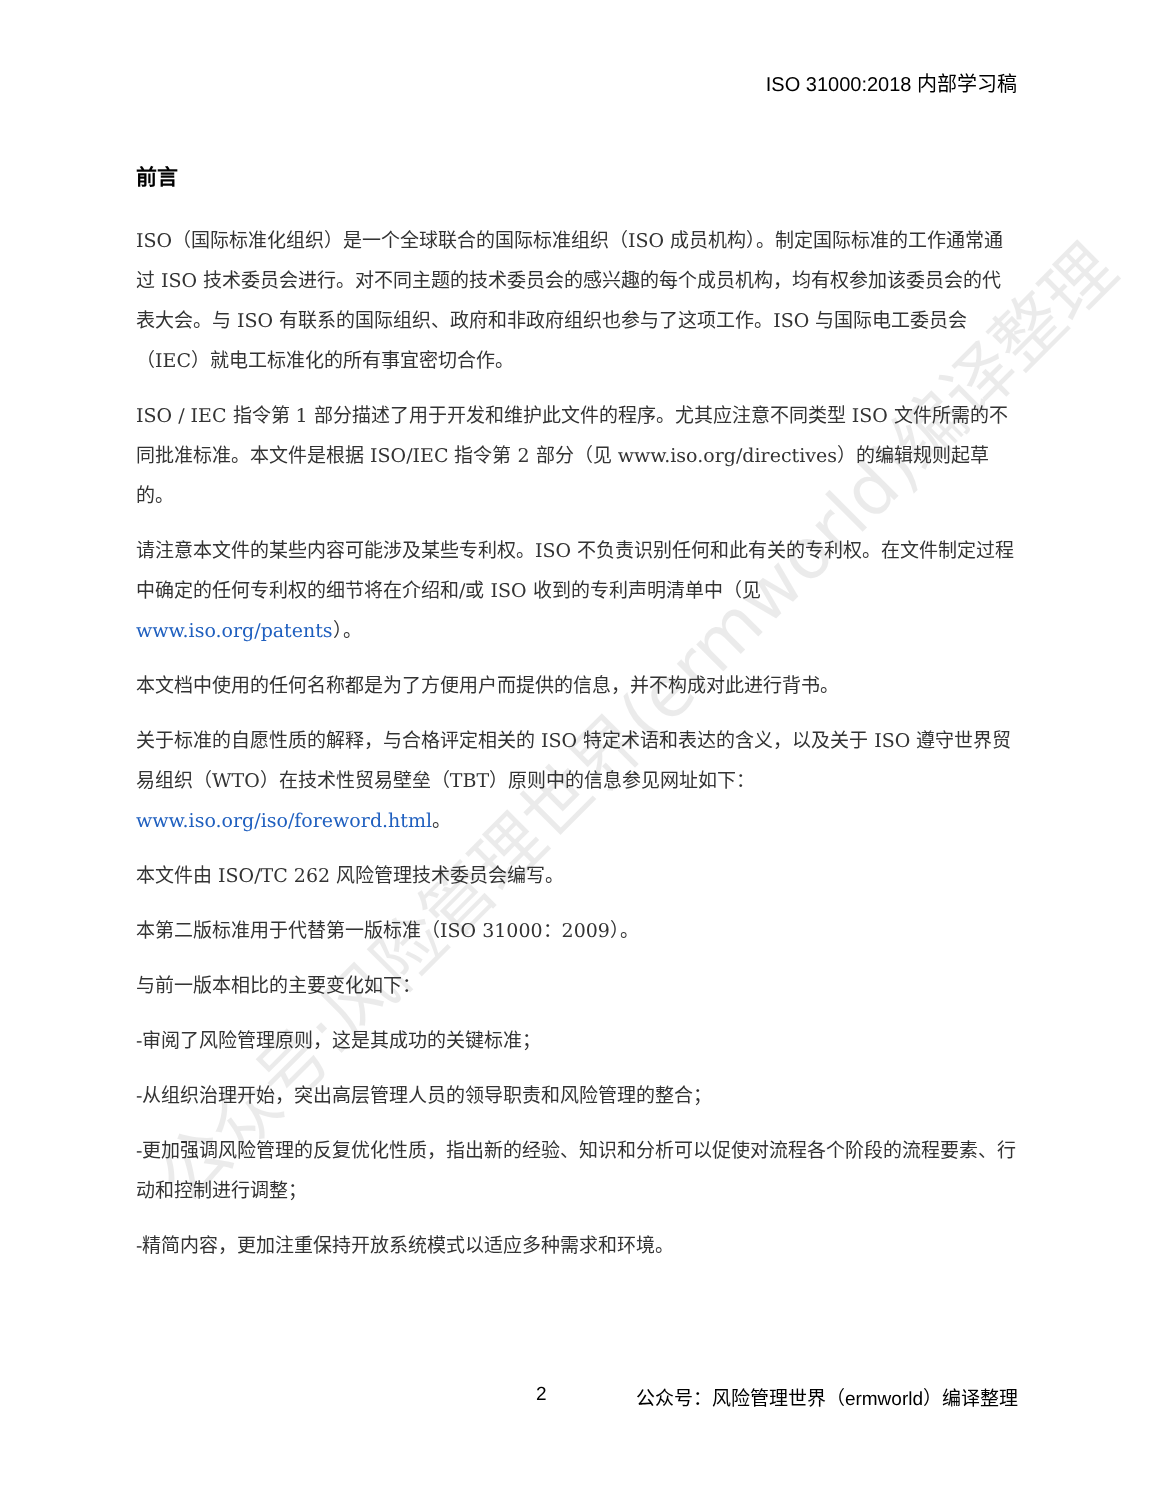公众号:风险管理世界(ermworld)编译整理
ISO 31000:2018 内部学习稿
前言
ISO（国际标准化组织）是一个全球联合的国际标准组织（ISO 成员机构）。制定国际标准的工作通常通过 ISO 技术委员会进行。对不同主题的技术委员会的感兴趣的每个成员机构，均有权参加该委员会的代表大会。与 ISO 有联系的国际组织、政府和非政府组织也参与了这项工作。ISO 与国际电工委员会（IEC）就电工标准化的所有事宜密切合作。
ISO / IEC 指令第 1 部分描述了用于开发和维护此文件的程序。尤其应注意不同类型 ISO 文件所需的不同批准标准。本文件是根据 ISO/IEC 指令第 2 部分（见 www.iso.org/directives）的编辑规则起草的。
请注意本文件的某些内容可能涉及某些专利权。ISO 不负责识别任何和此有关的专利权。在文件制定过程中确定的任何专利权的细节将在介绍和/或 ISO 收到的专利声明清单中（见
www.iso.org/patents）。
本文档中使用的任何名称都是为了方便用户而提供的信息，并不构成对此进行背书。
关于标准的自愿性质的解释，与合格评定相关的 ISO 特定术语和表达的含义，以及关于 ISO 遵守世界贸易组织（WTO）在技术性贸易壁垒（TBT）原则中的信息参见网址如下：
www.iso.org/iso/foreword.html。
本文件由 ISO/TC 262 风险管理技术委员会编写。
本第二版标准用于代替第一版标准（ISO 31000：2009）。
与前一版本相比的主要变化如下：
-审阅了风险管理原则，这是其成功的关键标准；
-从组织治理开始，突出高层管理人员的领导职责和风险管理的整合；
-更加强调风险管理的反复优化性质，指出新的经验、知识和分析可以促使对流程各个阶段的流程要素、行动和控制进行调整；
-精简内容，更加注重保持开放系统模式以适应多种需求和环境。
2 公众号：风险管理世界（ermworld）编译整理